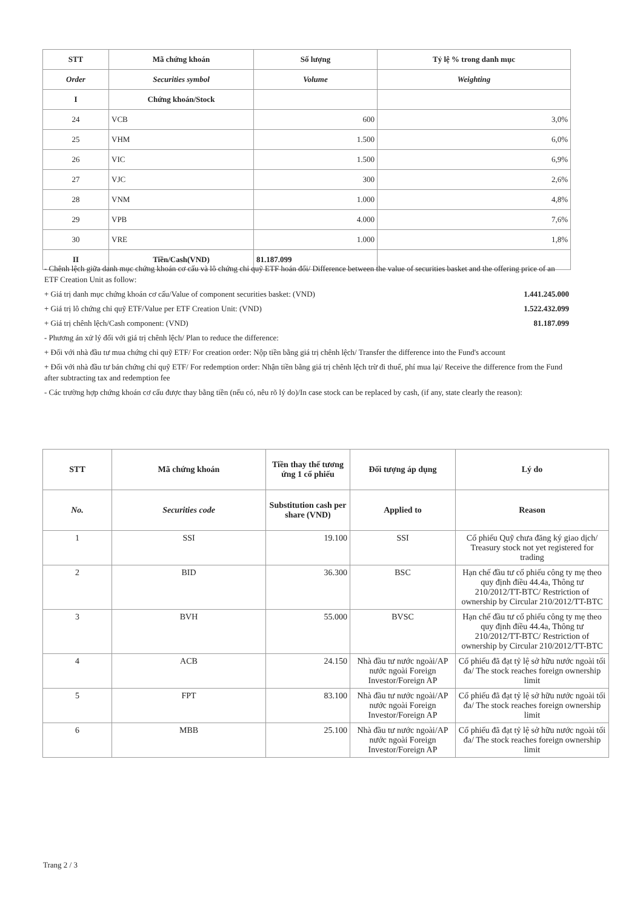| STT | Mã chứng khoán | Số lượng | Tỷ lệ % trong danh mục |
| --- | --- | --- | --- |
| Order | Securities symbol | Volume | Weighting |
| I | Chứng khoán/Stock | | |
| 24 | VCB | 600 | 3,0% |
| 25 | VHM | 1.500 | 6,0% |
| 26 | VIC | 1.500 | 6,9% |
| 27 | VJC | 300 | 2,6% |
| 28 | VNM | 1.000 | 4,8% |
| 29 | VPB | 4.000 | 7,6% |
| 30 | VRE | 1.000 | 1,8% |
| II | Tiền/Cash(VND) | 81.187.099 | |
- Chênh lệch giữa danh mục chứng khoán cơ cấu và lô chứng chỉ quỹ ETF hoán đổi/ Difference between the value of securities basket and the offering price of an ETF Creation Unit as follow:
+ Giá trị danh mục chứng khoán cơ cấu/Value of component securities basket: (VND) 1.441.245.000
+ Giá trị lô chứng chỉ quỹ ETF/Value per ETF Creation Unit: (VND) 1.522.432.099
+ Giá trị chênh lệch/Cash component: (VND) 81.187.099
- Phương án xử lý đối với giá trị chênh lệch/ Plan to reduce the difference:
+ Đối với nhà đầu tư mua chứng chỉ quỹ ETF/ For creation order: Nộp tiền bằng giá trị chênh lệch/ Transfer the difference into the Fund's account
+ Đối với nhà đầu tư bán chứng chỉ quỹ ETF/ For redemption order: Nhận tiền bằng giá trị chênh lệch trừ đi thuế, phí mua lại/ Receive the difference from the Fund after subtracting tax and redemption fee
- Các trường hợp chứng khoán cơ cấu được thay bằng tiền (nếu có, nêu rõ lý do)/In case stock can be replaced by cash, (if any, state clearly the reason):
| STT | Mã chứng khoán | Tiền thay thế tương ứng 1 cổ phiếu | Đối tượng áp dụng | Lý do |
| --- | --- | --- | --- | --- |
| No. | Securities code | Substitution cash per share (VND) | Applied to | Reason |
| 1 | SSI | 19.100 | SSI | Cổ phiếu Quỹ chưa đăng ký giao dịch/ Treasury stock not yet registered for trading |
| 2 | BID | 36.300 | BSC | Hạn chế đầu tư cổ phiếu công ty mẹ theo quy định điều 44.4a, Thông tư 210/2012/TT-BTC/ Restriction of ownership by Circular 210/2012/TT-BTC |
| 3 | BVH | 55.000 | BVSC | Hạn chế đầu tư cổ phiếu công ty mẹ theo quy định điều 44.4a, Thông tư 210/2012/TT-BTC/ Restriction of ownership by Circular 210/2012/TT-BTC |
| 4 | ACB | 24.150 | Nhà đầu tư nước ngoài/AP nước ngoài Foreign Investor/Foreign AP | Cổ phiếu đã đạt tỷ lệ sở hữu nước ngoài tối đa/ The stock reaches foreign ownership limit |
| 5 | FPT | 83.100 | Nhà đầu tư nước ngoài/AP nước ngoài Foreign Investor/Foreign AP | Cổ phiếu đã đạt tỷ lệ sở hữu nước ngoài tối đa/ The stock reaches foreign ownership limit |
| 6 | MBB | 25.100 | Nhà đầu tư nước ngoài/AP nước ngoài Foreign Investor/Foreign AP | Cổ phiếu đã đạt tỷ lệ sở hữu nước ngoài tối đa/ The stock reaches foreign ownership limit |
Trang 2 / 3